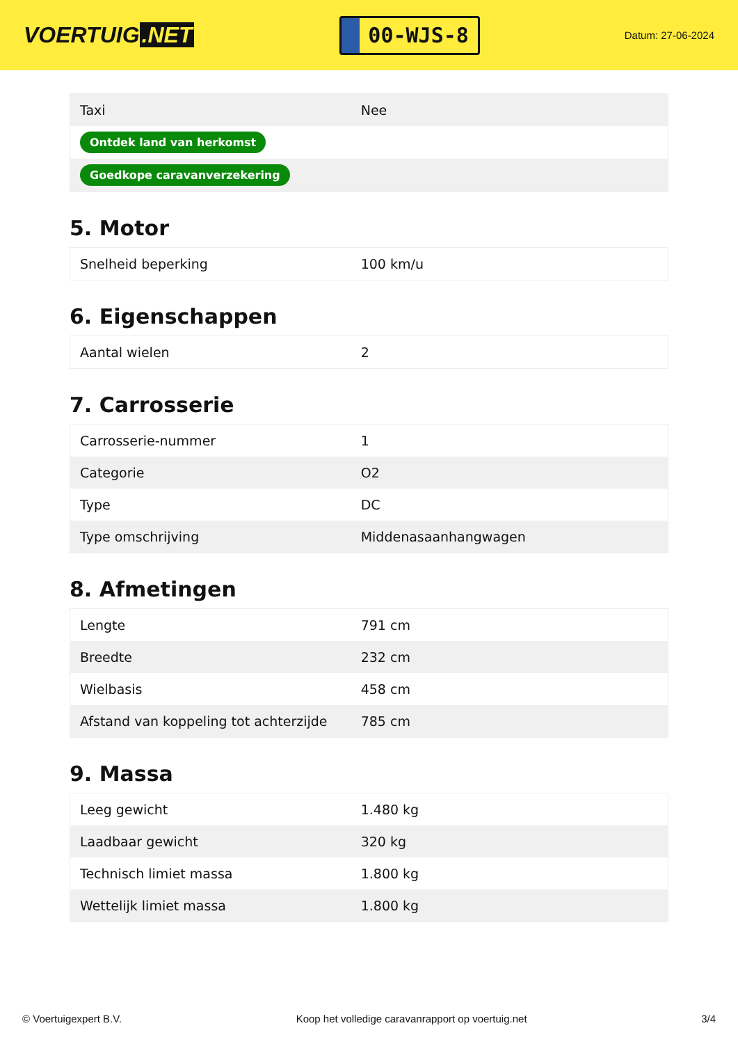VOERTUIG.NET
00-WJS-8
Datum: 27-06-2024
| Taxi | Nee |
| Ontdek land van herkomst | |
| Goedkope caravanverzekering | |
5. Motor
| Snelheid beperking | 100 km/u |
6. Eigenschappen
| Aantal wielen | 2 |
7. Carrosserie
| Carrosserie-nummer | 1 |
| Categorie | O2 |
| Type | DC |
| Type omschrijving | Middenasaanhangwagen |
8. Afmetingen
| Lengte | 791 cm |
| Breedte | 232 cm |
| Wielbasis | 458 cm |
| Afstand van koppeling tot achterzijde | 785 cm |
9. Massa
| Leeg gewicht | 1.480 kg |
| Laadbaar gewicht | 320 kg |
| Technisch limiet massa | 1.800 kg |
| Wettelijk limiet massa | 1.800 kg |
© Voertuigexpert B.V. Koop het volledige caravanrapport op voertuig.net 3/4